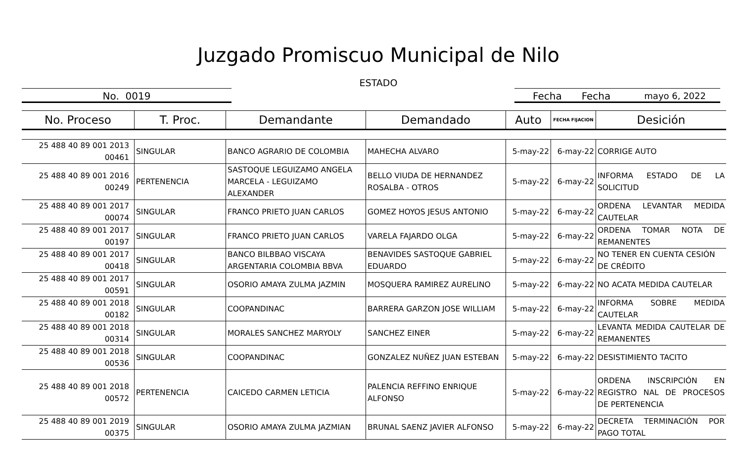Juzgado Promiscuo Municipal de Nilo
ESTADO
No. 0019 Fecha Fecha mayo 6, 2022
| No. Proceso | T. Proc. | Demandante | Demandado | Auto | FECHA FIJACION | Desición |
| --- | --- | --- | --- | --- | --- | --- |
| 25 488 40 89 001 2013 00461 | SINGULAR | BANCO AGRARIO DE COLOMBIA | MAHECHA ALVARO | 5-may-22 | 6-may-22 | CORRIGE AUTO |
| 25 488 40 89 001 2016 00249 | PERTENENCIA | SASTOQUE LEGUIZAMO ANGELA MARCELA - LEGUIZAMO ALEXANDER | BELLO VIUDA DE HERNANDEZ ROSALBA - OTROS | 5-may-22 | 6-may-22 | INFORMA ESTADO DE LA SOLICITUD |
| 25 488 40 89 001 2017 00074 | SINGULAR | FRANCO PRIETO JUAN CARLOS | GOMEZ HOYOS JESUS ANTONIO | 5-may-22 | 6-may-22 | ORDENA LEVANTAR MEDIDA CAUTELAR |
| 25 488 40 89 001 2017 00197 | SINGULAR | FRANCO PRIETO JUAN CARLOS | VARELA FAJARDO OLGA | 5-may-22 | 6-may-22 | ORDENA TOMAR NOTA DE REMANENTES |
| 25 488 40 89 001 2017 00418 | SINGULAR | BANCO BILBBAO VISCAYA ARGENTARIA COLOMBIA BBVA | BENAVIDES SASTOQUE GABRIEL EDUARDO | 5-may-22 | 6-may-22 | NO TENER EN CUENTA CESIÓN DE CRÉDITO |
| 25 488 40 89 001 2017 00591 | SINGULAR | OSORIO AMAYA ZULMA JAZMIN | MOSQUERA RAMIREZ AURELINO | 5-may-22 | 6-may-22 | NO ACATA MEDIDA CAUTELAR |
| 25 488 40 89 001 2018 00182 | SINGULAR | COOPANDINAC | BARRERA GARZON JOSE WILLIAM | 5-may-22 | 6-may-22 | INFORMA SOBRE MEDIDA CAUTELAR |
| 25 488 40 89 001 2018 00314 | SINGULAR | MORALES SANCHEZ MARYOLY | SANCHEZ EINER | 5-may-22 | 6-may-22 | LEVANTA MEDIDA CAUTELAR DE REMANENTES |
| 25 488 40 89 001 2018 00536 | SINGULAR | COOPANDINAC | GONZALEZ NUÑEZ JUAN ESTEBAN | 5-may-22 | 6-may-22 | DESISTIMIENTO TACITO |
| 25 488 40 89 001 2018 00572 | PERTENENCIA | CAICEDO CARMEN LETICIA | PALENCIA REFFINO ENRIQUE ALFONSO | 5-may-22 | 6-may-22 | ORDENA INSCRIPCIÓN EN REGISTRO NAL DE PROCESOS DE PERTENENCIA |
| 25 488 40 89 001 2019 00375 | SINGULAR | OSORIO AMAYA ZULMA JAZMIAN | BRUNAL SAENZ JAVIER ALFONSO | 5-may-22 | 6-may-22 | DECRETA TERMINACIÓN POR PAGO TOTAL |